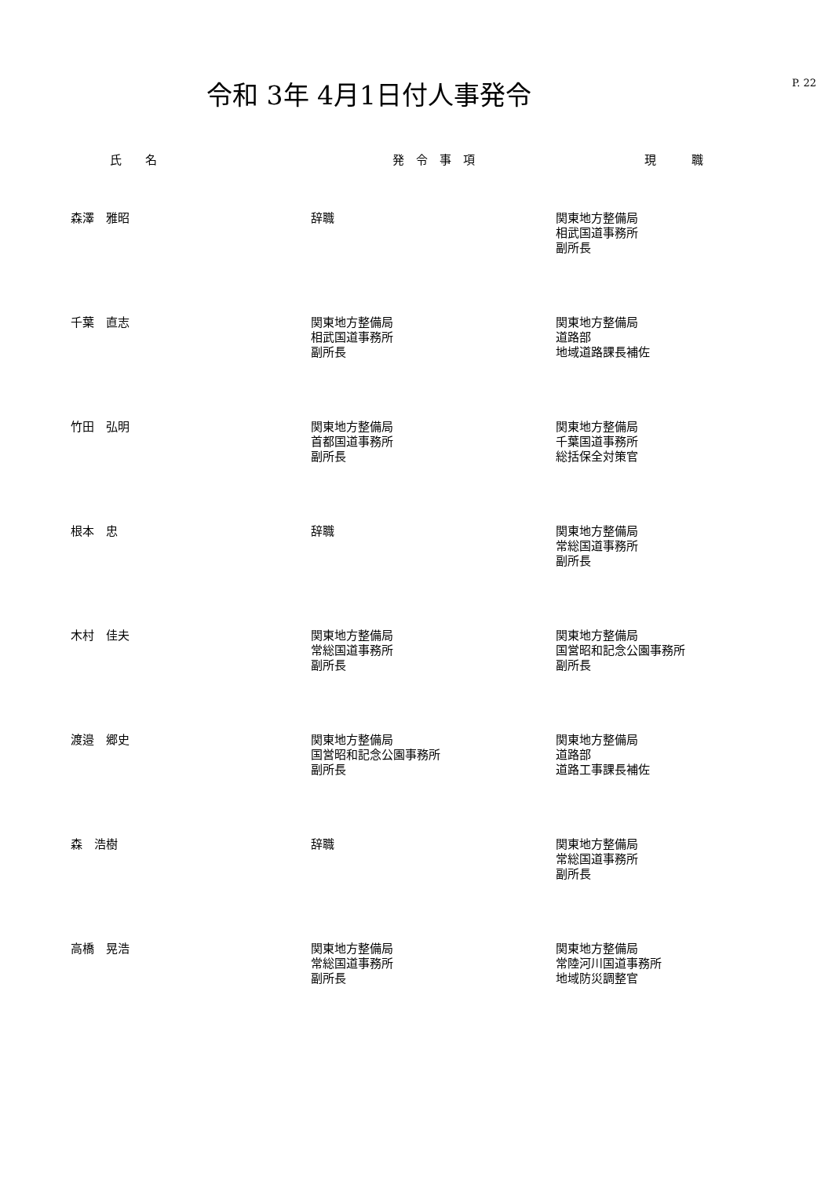令和 3年 4月1日付人事発令
P. 22
| 氏 名 | 発 令 事 項 | 現 職 |
| --- | --- | --- |
| 森澤 雅昭 | 辞職 | 関東地方整備局 相武国道事務所 副所長 |
| 千葉 直志 | 関東地方整備局 相武国道事務所 副所長 | 関東地方整備局 道路部 地域道路課長補佐 |
| 竹田 弘明 | 関東地方整備局 首都国道事務所 副所長 | 関東地方整備局 千葉国道事務所 総括保全対策官 |
| 根本 忠 | 辞職 | 関東地方整備局 常総国道事務所 副所長 |
| 木村 佳夫 | 関東地方整備局 常総国道事務所 副所長 | 関東地方整備局 国営昭和記念公園事務所 副所長 |
| 渡邉 郷史 | 関東地方整備局 国営昭和記念公園事務所 副所長 | 関東地方整備局 道路部 道路工事課長補佐 |
| 森 浩樹 | 辞職 | 関東地方整備局 常総国道事務所 副所長 |
| 高橋 晃浩 | 関東地方整備局 常総国道事務所 副所長 | 関東地方整備局 常陸河川国道事務所 地域防災調整官 |